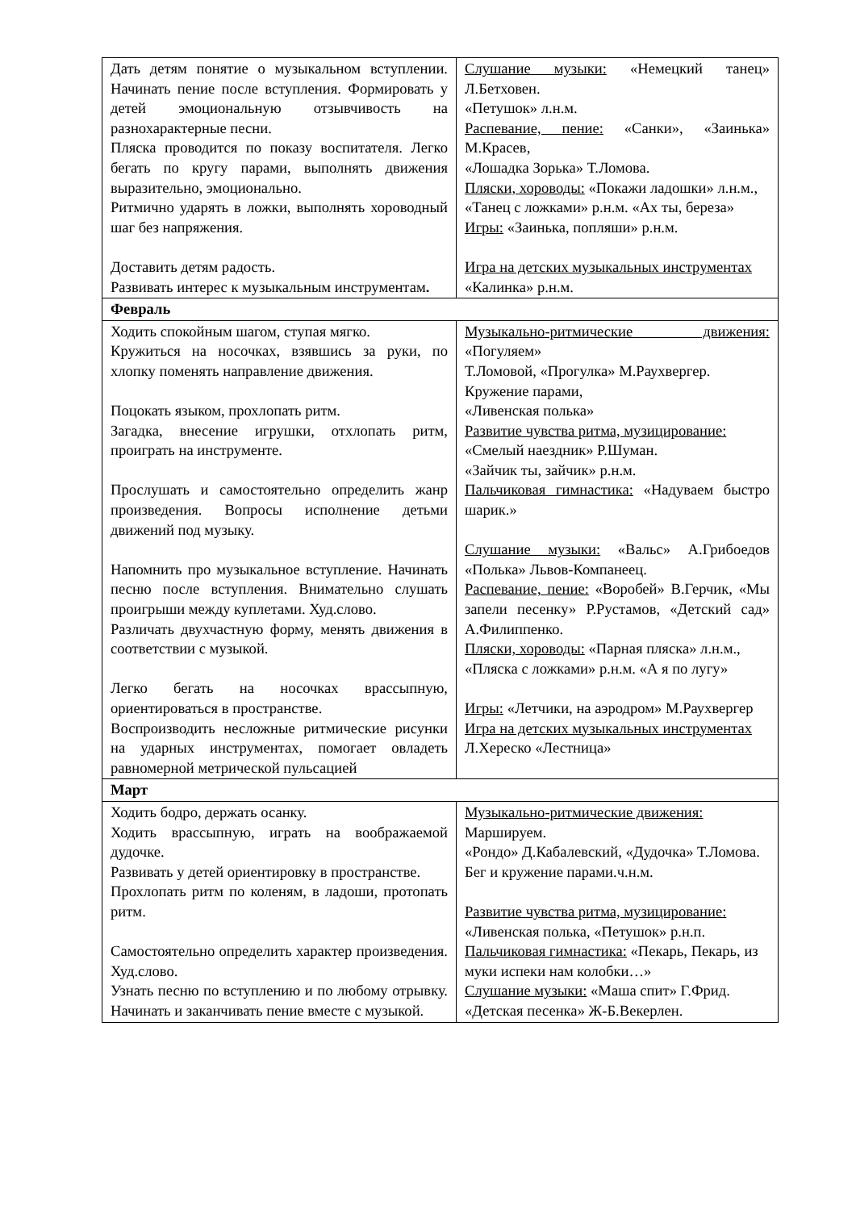| Дать детям понятие о музыкальном вступлении. Начинать пение после вступления. Формировать у детей эмоциональную отзывчивость на разнохарактерные песни. Пляска проводится по показу воспитателя. Легко бегать по кругу парами, выполнять движения выразительно, эмоционально. Ритмично ударять в ложки, выполнять хороводный шаг без напряжения. Доставить детям радость. Развивать интерес к музыкальным инструментам . | Слушание музыки: «Немецкий танец» Л.Бетховен. «Петушок» л.н.м. Распевание, пение: «Санки», «Заинька» М.Красев, «Лошадка Зорька» Т.Ломова. Пляски, хороводы: «Покажи ладошки» л.н.м., «Танец с ложками» р.н.м. «Ах ты, береза» Игры: «Заинька, попляши» р.н.м. Игра на детских музыкальных инструментах «Калинка» р.н.м. |
| Февраль | |
| Ходить спокойным шагом, ступая мягко. Кружиться на носочках, взявшись за руки, по хлопку поменять направление движения. Поцокать языком, прохлопать ритм. Загадка, внесение игрушки, отхлопать ритм, проиграть на инструменте. Прослушать и самостоятельно определить жанр произведения. Вопросы исполнение детьми движений под музыку. Напомнить про музыкальное вступление. Начинать песню после вступления. Внимательно слушать проигрыши между куплетами. Худ.слово. Различать двухчастную форму, менять движения в соответствии с музыкой. Легко бегать на носочках врассыпную, ориентироваться в пространстве. Воспроизводить несложные ритмические рисунки на ударных инструментах, помогает овладеть равномерной метрической пульсацией | Музыкально-ритмические движения: «Погуляем» Т.Ломовой, «Прогулка» М.Раухвергер. Кружение парами, «Ливенская полька» Развитие чувства ритма, музицирование: «Смелый наездник» Р.Шуман. «Зайчик ты, зайчик» р.н.м. Пальчиковая гимнастика: «Надуваем быстро шарик.» Слушание музыки: «Вальс» А.Грибоедов «Полька» Львов-Компанеец. Распевание, пение: «Воробей» В.Герчик, «Мы запели песенку» Р.Рустамов, «Детский сад» А.Филиппенко. Пляски, хороводы: «Парная пляска» л.н.м., «Пляска с ложками» р.н.м. «А я по лугу» Игры: «Летчики, на аэродром» М.Раухвергер Игра на детских музыкальных инструментах Л.Хереско «Лестница» |
| Март | |
| Ходить бодро, держать осанку. Ходить врассыпную, играть на воображаемой дудочке. Развивать у детей ориентировку в пространстве. Прохлопать ритм по коленям, в ладоши, протопать ритм. Самостоятельно определить характер произведения. Худ.слово. Узнать песню по вступлению и по любому отрывку. Начинать и заканчивать пение вместе с музыкой. | Музыкально-ритмические движения: Маршируем. «Рондо» Д.Кабалевский, «Дудочка» Т.Ломова. Бег и кружение парами.ч.н.м. Развитие чувства ритма, музицирование: «Ливенская полька, «Петушок» р.н.п. Пальчиковая гимнастика: «Пекарь, Пекарь, из муки испеки нам колобки…» Слушание музыки: «Маша спит» Г.Фрид. «Детская песенка» Ж-Б.Векерлен. |